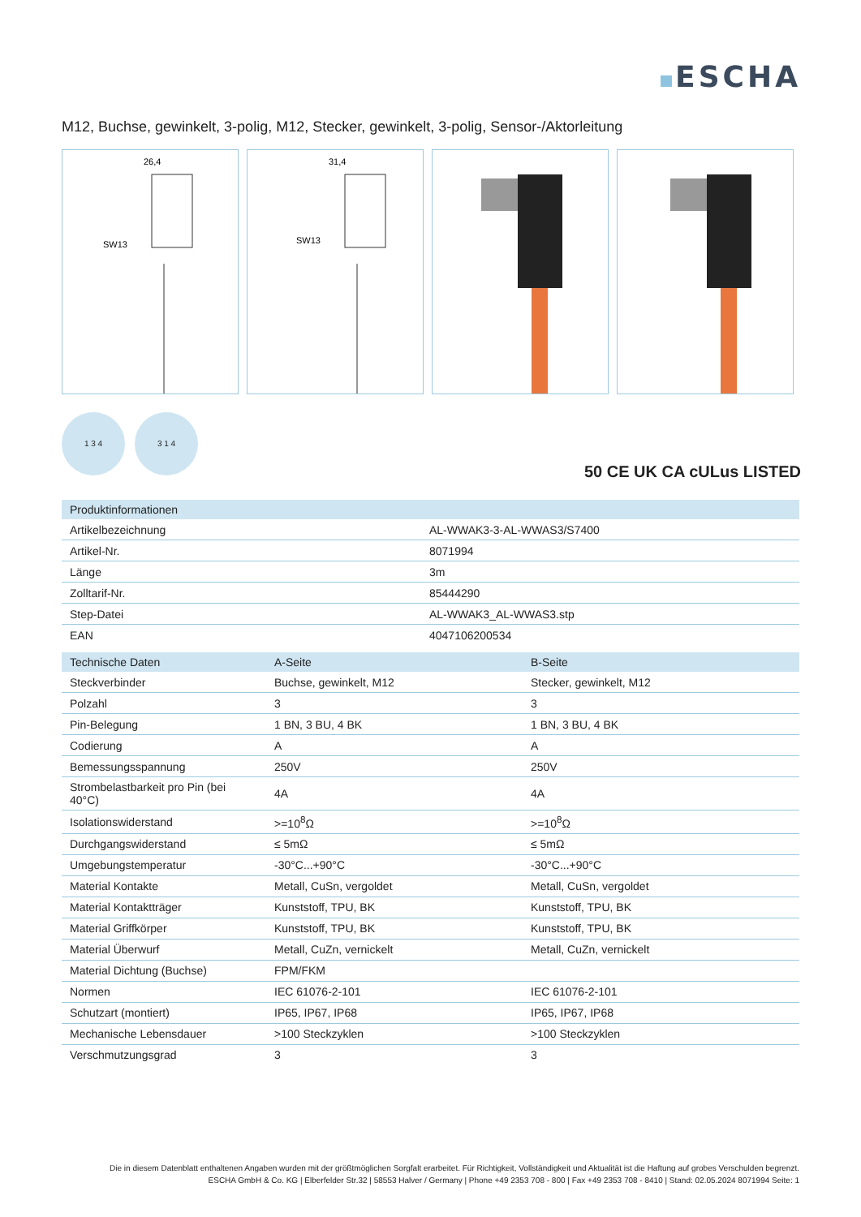ESCHA
M12, Buchse, gewinkelt, 3-polig, M12, Stecker, gewinkelt, 3-polig, Sensor-/Aktorleitung
26,4
SW13
31,4
SW13
1 3 4 3 1 4
50 CE UK CA cULus LISTED
| Produktinformationen | |
| --- | --- |
| Artikelbezeichnung | AL-WWAK3-3-AL-WWAS3/S7400 |
| Artikel-Nr. | 8071994 |
| Länge | 3m |
| Zolltarif-Nr. | 85444290 |
| Step-Datei | AL-WWAK3_AL-WWAS3.stp |
| EAN | 4047106200534 |
| Technische Daten | A-Seite | B-Seite |
| --- | --- | --- |
| Steckverbinder | Buchse, gewinkelt, M12 | Stecker, gewinkelt, M12 |
| Polzahl | 3 | 3 |
| Pin-Belegung | 1 BN, 3 BU, 4 BK | 1 BN, 3 BU, 4 BK |
| Codierung | A | A |
| Bemessungsspannung | 250V | 250V |
| Strombelastbarkeit pro Pin (bei 40°C) | 4A | 4A |
| Isolationswiderstand | >=10<sup>8</sup>Ω | >=10<sup>8</sup>Ω |
| Durchgangswiderstand | ≤ 5mΩ | ≤ 5mΩ |
| Umgebungstemperatur | -30°C...+90°C | -30°C...+90°C |
| Material Kontakte | Metall, CuSn, vergoldet | Metall, CuSn, vergoldet |
| Material Kontaktträger | Kunststoff, TPU, BK | Kunststoff, TPU, BK |
| Material Griffkörper | Kunststoff, TPU, BK | Kunststoff, TPU, BK |
| Material Überwurf | Metall, CuZn, vernickelt | Metall, CuZn, vernickelt |
| Material Dichtung (Buchse) | FPM/FKM | |
| Normen | IEC 61076-2-101 | IEC 61076-2-101 |
| Schutzart (montiert) | IP65, IP67, IP68 | IP65, IP67, IP68 |
| Mechanische Lebensdauer | >100 Steckzyklen | >100 Steckzyklen |
| Verschmutzungsgrad | 3 | 3 |
Die in diesem Datenblatt enthaltenen Angaben wurden mit der größtmöglichen Sorgfalt erarbeitet. Für Richtigkeit, Vollständigkeit und Aktualität ist die Haftung auf grobes Verschulden begrenzt.
ESCHA GmbH & Co. KG | Elberfelder Str.32 | 58553 Halver / Germany | Phone +49 2353 708 - 800 | Fax +49 2353 708 - 8410 | Stand: 02.05.2024 8071994 Seite: 1